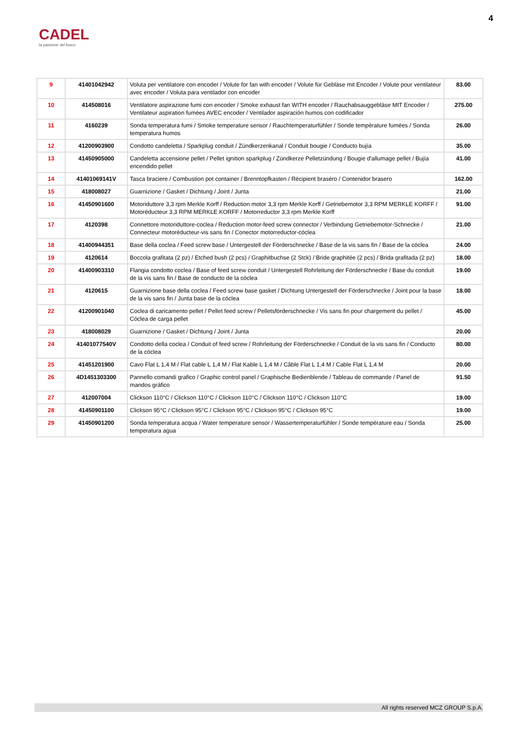CADEL
la passione del fuoco
4
| 9 | 41401042942 | Voluta per ventilatore con encoder / Volute for fan with encoder / Volute für Gebläse mit Encoder / Volute pour ventilateur avec encoder / Voluta para ventilador con encoder | 83.00 |
| 10 | 414508016 | Ventilatore aspirazione fumi con encoder / Smoke exhaust fan WITH encoder / Rauchabsauggebläse MIT Encoder / Ventilateur aspiration fumées AVEC encoder / Ventilador aspiración humos con codificador | 275.00 |
| 11 | 4160239 | Sonda temperatura fumi / Smoke temperature sensor / Rauchtemperaturfühler / Sonde température fumées / Sonda temperatura humos | 26.00 |
| 12 | 41200903900 | Condotto candeletta / Sparkplug conduit / Zündkerzenkanal / Conduit bougie / Conducto bujía | 35.00 |
| 13 | 41450905000 | Candeletta accensione pellet / Pellet ignition sparkplug / Zündkerze Pelletzündung / Bougie d'allumage pellet / Bujía encendido pellet | 41.00 |
| 14 | 41401069141V | Tasca braciere / Combustion pot container / Brenntopfkasten / Récipient braséro / Contenidor brasero | 162.00 |
| 15 | 418008027 | Guarnizione / Gasket / Dichtung / Joint / Junta | 21.00 |
| 16 | 41450901600 | Motoriduttore 3,3 rpm Merkle Korff / Reduction motor 3,3 rpm Merkle Korff / Getriebemotor 3,3 RPM MERKLE KORFF / Motoréducteur 3,3 RPM MERKLE KORFF / Motorreductor 3,3 rpm Merkle Korff | 91.00 |
| 17 | 4120398 | Connettore motoriduttore-coclea / Reduction motor-feed screw connector / Verbindung Getriebemotor-Schnecke / Connecteur motoréducteur-vis sans fin / Conector motorreductor-cóclea | 21.00 |
| 18 | 41400944351 | Base della coclea / Feed screw base / Untergestell der Förderschnecke / Base de la vis sans fin / Base de la cóclea | 24.00 |
| 19 | 4120614 | Boccola grafitata (2 pz) / Etched bush (2 pcs) / Graphitbuchse (2 Stck) / Bride graphitée (2 pcs) / Brida grafitada (2 pz) | 18.00 |
| 20 | 41400903310 | Flangia condotto coclea / Base of feed screw conduit / Untergestell Rohrleitung der Förderschnecke / Base du conduit de la vis sans fin / Base de conducto de la cóclea | 19.00 |
| 21 | 4120615 | Guarnizione base della coclea / Feed screw base gasket / Dichtung Untergestell der Förderschnecke / Joint pour la base de la vis sans fin / Junta base de la cóclea | 18.00 |
| 22 | 41200901040 | Coclea di caricamento pellet / Pellet feed screw / Pelletsförderschnecke / Vis sans fin pour chargement du pellet / Cóclea de carga pellet | 45.00 |
| 23 | 418008029 | Guarnizione / Gasket / Dichtung / Joint / Junta | 20.00 |
| 24 | 41401077540V | Condotto della coclea / Conduit of feed screw / Rohrleitung der Förderschnecke / Conduit de la vis sans fin / Conducto de la cóclea | 80.00 |
| 25 | 41451201900 | Cavo Flat L 1,4 M / Flat cable L 1,4 M / Flat Kable L 1,4 M / Câble Flat L 1,4 M / Cable Flat L 1,4 M | 20.00 |
| 26 | 4D1451303300 | Pannello comandi grafico / Graphic control panel / Graphische Bedienblende / Tableau de commande / Panel de mandos gráfico | 91.50 |
| 27 | 412007004 | Clickson 110°C / Clickson 110°C / Clickson 110°C / Clickson 110°C / Clickson 110°C | 19.00 |
| 28 | 41450901100 | Clickson 95°C / Clickson 95°C / Clickson 95°C / Clickson 95°C / Clickson 95°C | 19.00 |
| 29 | 41450901200 | Sonda temperatura acqua / Water temperature sensor / Wassertemperaturfühler / Sonde température eau / Sonda temperatura agua | 25.00 |
All rights reserved MCZ GROUP S.p.A.